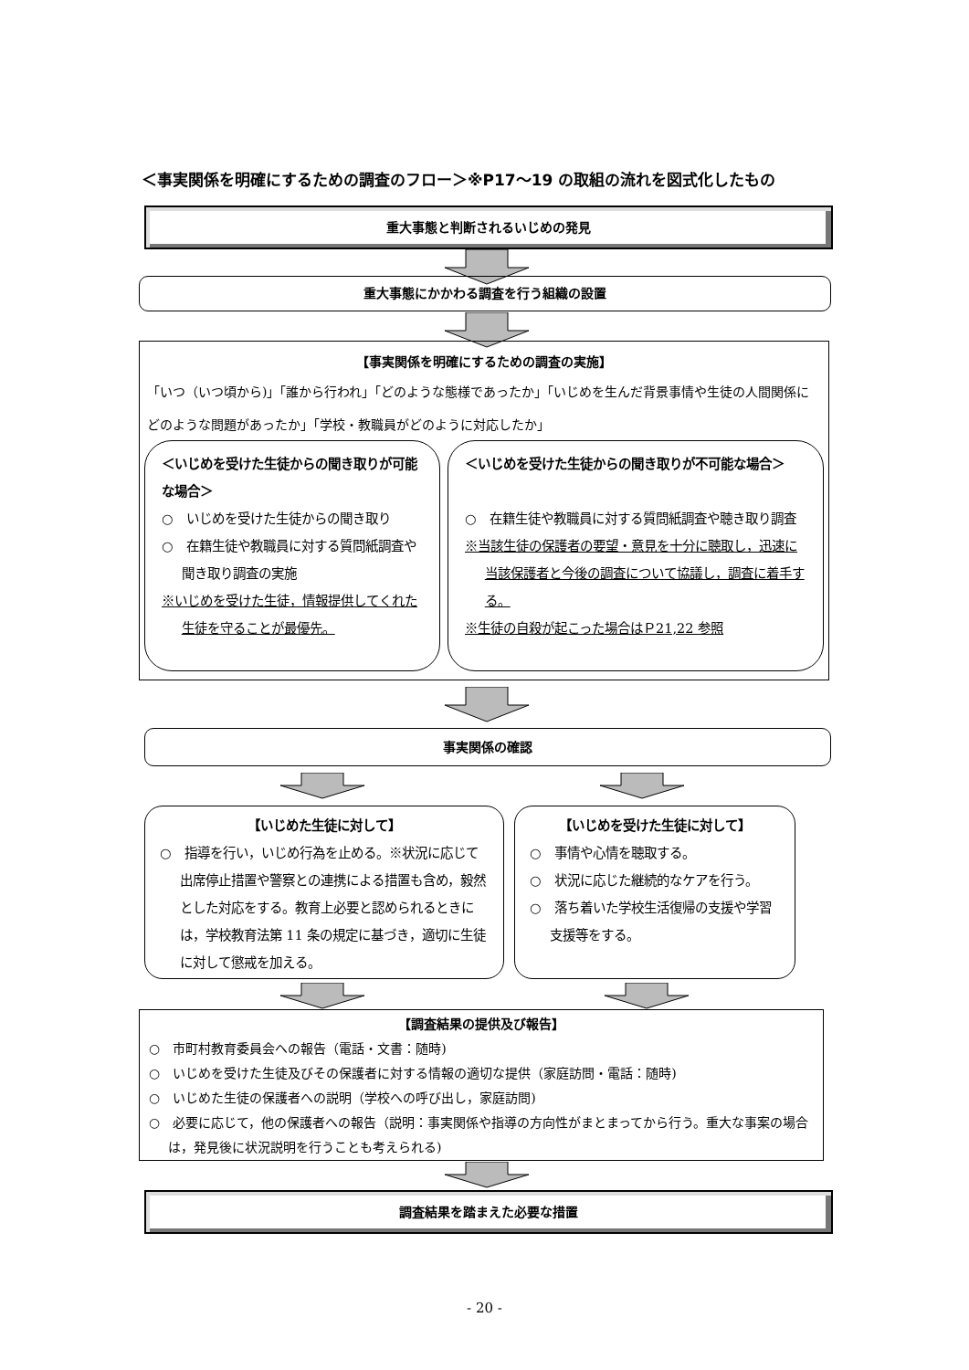＜事実関係を明確にするための調査のフロー＞※P17～19 の取組の流れを図式化したもの
重大事態と判断されるいじめの発見
重大事態にかかわる調査を行う組織の設置
【事実関係を明確にするための調査の実施】
「いつ（いつ頃から)」「誰から行われ」「どのような態様であったか」「いじめを生んだ背景事情や生徒の人間関係にどのような問題があったか」「学校・教職員がどのように対応したか」
＜いじめを受けた生徒からの聞き取りが可能な場合＞
○　いじめを受けた生徒からの聞き取り
○　在籍生徒や教職員に対する質問紙調査や聞き取り調査の実施
※いじめを受けた生徒，情報提供してくれた生徒を守ることが最優先。
＜いじめを受けた生徒からの聞き取りが不可能な場合＞
○　在籍生徒や教職員に対する質問紙調査や聴き取り調査
※当該生徒の保護者の要望・意見を十分に聴取し，迅速に当該保護者と今後の調査について協議し，調査に着手する。
※生徒の自殺が起こった場合はＰ21,22 参照
事実関係の確認
【いじめた生徒に対して】
○　指導を行い，いじめ行為を止める。※状況に応じて出席停止措置や警察との連携による措置も含め，毅然とした対応をする。教育上必要と認められるときには，学校教育法第 11 条の規定に基づき，適切に生徒に対して懲戒を加える。
【いじめを受けた生徒に対して】
○　事情や心情を聴取する。
○　状況に応じた継続的なケアを行う。
○　落ち着いた学校生活復帰の支援や学習支援等をする。
【調査結果の提供及び報告】
○　市町村教育委員会への報告（電話・文書：随時)
○　いじめを受けた生徒及びその保護者に対する情報の適切な提供（家庭訪問・電話：随時)
○　いじめた生徒の保護者への説明（学校への呼び出し，家庭訪問)
○　必要に応じて，他の保護者への報告（説明：事実関係や指導の方向性がまとまってから行う。重大な事案の場合は，発見後に状況説明を行うことも考えられる)
調査結果を踏まえた必要な措置
- 20 -